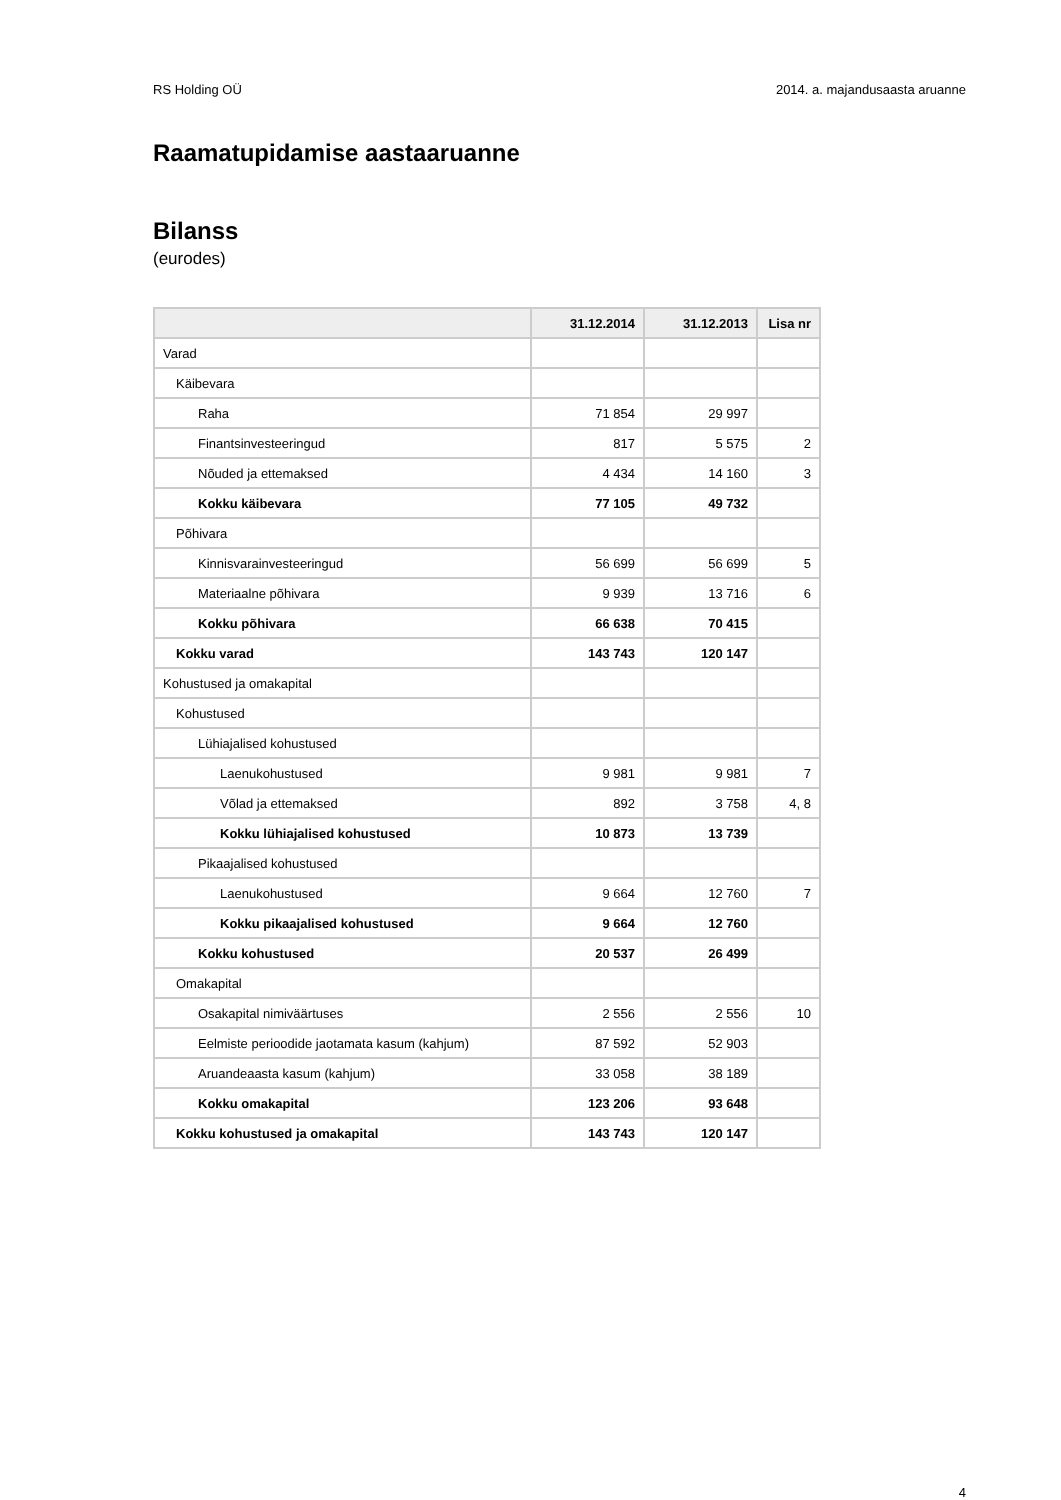RS Holding OÜ 2014. a. majandusaasta aruanne
Raamatupidamise aastaaruanne
Bilanss
(eurodes)
| | 31.12.2014 | 31.12.2013 | Lisa nr |
| --- | --- | --- | --- |
| Varad | | | |
| Käibevara | | | |
| Raha | 71 854 | 29 997 | |
| Finantsinvesteeringud | 817 | 5 575 | 2 |
| Nõuded ja ettemaksed | 4 434 | 14 160 | 3 |
| Kokku käibevara | 77 105 | 49 732 | |
| Põhivara | | | |
| Kinnisvarainvesteeringud | 56 699 | 56 699 | 5 |
| Materiaalne põhivara | 9 939 | 13 716 | 6 |
| Kokku põhivara | 66 638 | 70 415 | |
| Kokku varad | 143 743 | 120 147 | |
| Kohustused ja omakapital | | | |
| Kohustused | | | |
| Lühiajalised kohustused | | | |
| Laenukohustused | 9 981 | 9 981 | 7 |
| Võlad ja ettemaksed | 892 | 3 758 | 4, 8 |
| Kokku lühiajalised kohustused | 10 873 | 13 739 | |
| Pikaajalised kohustused | | | |
| Laenukohustused | 9 664 | 12 760 | 7 |
| Kokku pikaajalised kohustused | 9 664 | 12 760 | |
| Kokku kohustused | 20 537 | 26 499 | |
| Omakapital | | | |
| Osakapital nimiväärtuses | 2 556 | 2 556 | 10 |
| Eelmiste perioodide jaotamata kasum (kahjum) | 87 592 | 52 903 | |
| Aruandeaasta kasum (kahjum) | 33 058 | 38 189 | |
| Kokku omakapital | 123 206 | 93 648 | |
| Kokku kohustused ja omakapital | 143 743 | 120 147 | |
4